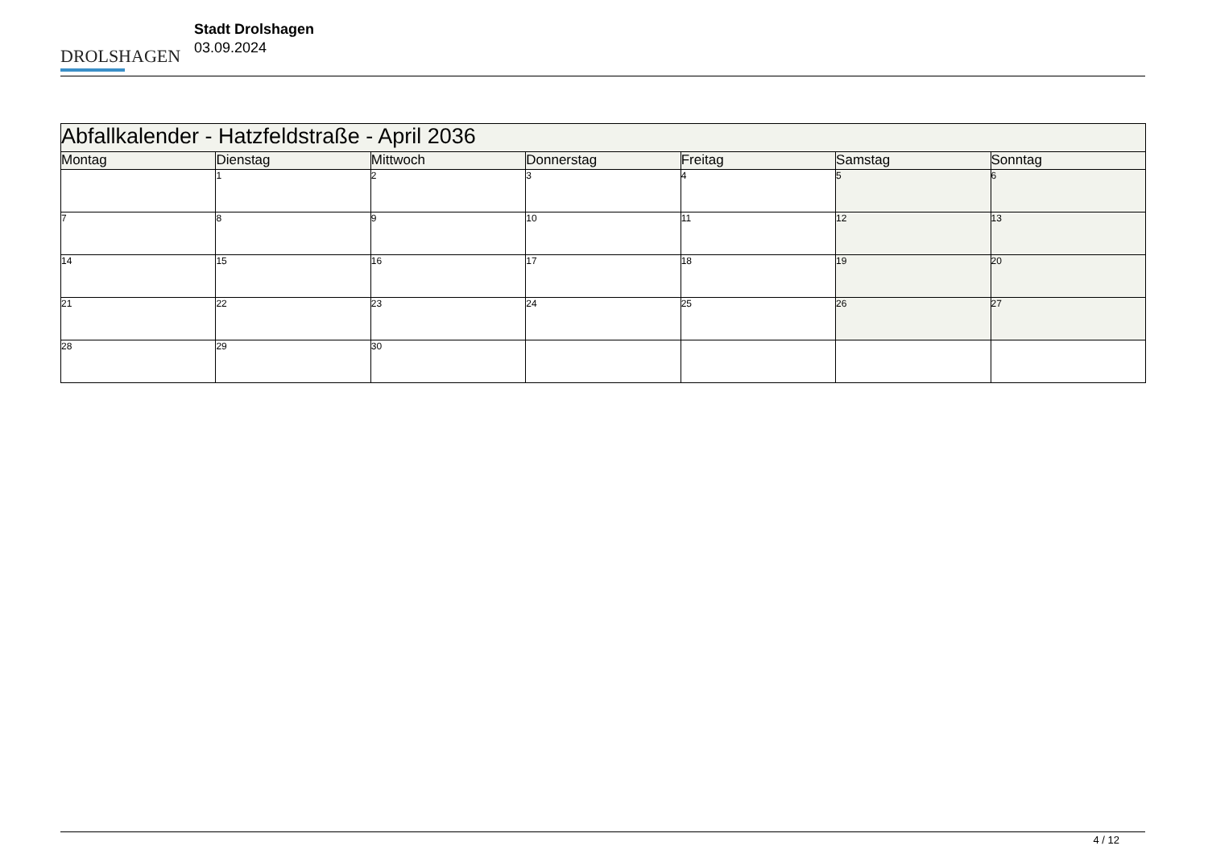DROLSHAGEN
Stadt Drolshagen
03.09.2024
| Abfallkalender - Hatzfeldstraße - April 2036 | | | | | | |
| Montag | Dienstag | Mittwoch | Donnerstag | Freitag | Samstag | Sonntag |
| | 1 | 2 | 3 | 4 | 5 | 6 |
| 7 | 8 | 9 | 10 | 11 | 12 | 13 |
| 14 | 15 | 16 | 17 | 18 | 19 | 20 |
| 21 | 22 | 23 | 24 | 25 | 26 | 27 |
| 28 | 29 | 30 | | | | |
4 / 12